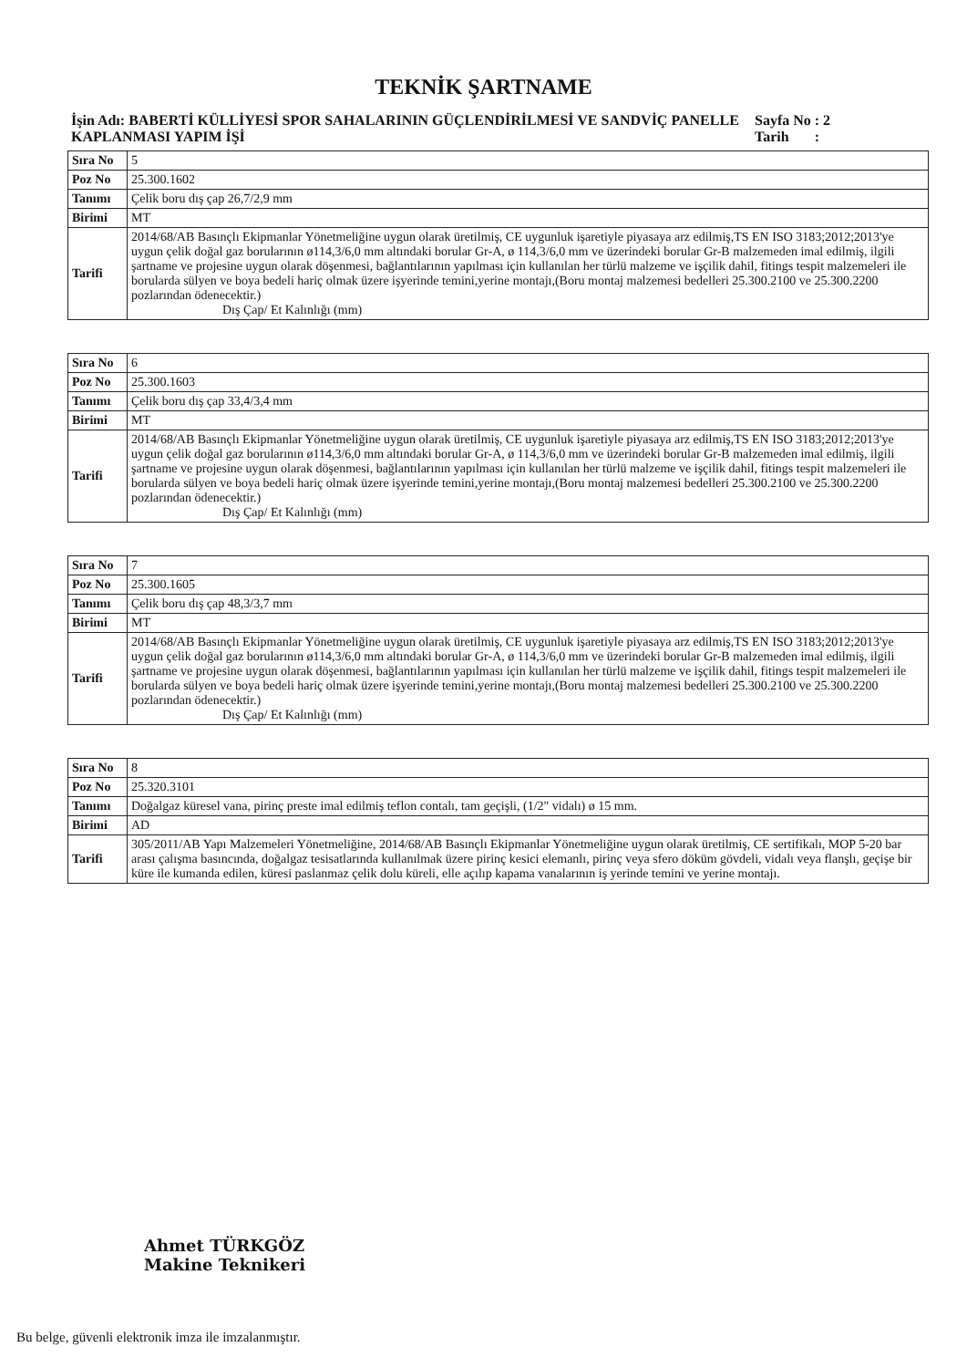TEKNİK ŞARTNAME
İşin Adı: BABERTİ KÜLLİYESİ SPOR SAHALARININ GÜÇLENDİRİLMESİ VE SANDVİÇ PANELLE KAPLANMASI YAPIM İŞİ
Sayfa No : 2
Tarih :
| Sıra No | 5 |
| Poz No | 25.300.1602 |
| Tanımı | Çelik boru dış çap 26,7/2,9 mm |
| Birimi | MT |
| Tarifi | 2014/68/AB Basınçlı Ekipmanlar Yönetmeliğine uygun olarak üretilmiş, CE uygunluk işaretiyle piyasaya arz edilmiş,TS EN ISO 3183;2012;2013'ye uygun çelik doğal gaz borularının ø114,3/6,0 mm altındaki borular Gr-A, ø 114,3/6,0 mm ve üzerindeki borular Gr-B malzemeden imal edilmiş, ilgili şartname ve projesine uygun olarak döşenmesi, bağlantılarının yapılması için kullanılan her türlü malzeme ve işçilik dahil, fitings tespit malzemeleri ile borularda sülyen ve boya bedeli hariç olmak üzere işyerinde temini,yerine montajı,(Boru montaj malzemesi bedelleri 25.300.2100 ve 25.300.2200 pozlarından ödenecektir.) Dış Çap/ Et Kalınlığı (mm) |
| Sıra No | 6 |
| Poz No | 25.300.1603 |
| Tanımı | Çelik boru dış çap 33,4/3,4 mm |
| Birimi | MT |
| Tarifi | 2014/68/AB Basınçlı Ekipmanlar Yönetmeliğine uygun olarak üretilmiş, CE uygunluk işaretiyle piyasaya arz edilmiş,TS EN ISO 3183;2012;2013'ye uygun çelik doğal gaz borularının ø114,3/6,0 mm altındaki borular Gr-A, ø 114,3/6,0 mm ve üzerindeki borular Gr-B malzemeden imal edilmiş, ilgili şartname ve projesine uygun olarak döşenmesi, bağlantılarının yapılması için kullanılan her türlü malzeme ve işçilik dahil, fitings tespit malzemeleri ile borularda sülyen ve boya bedeli hariç olmak üzere işyerinde temini,yerine montajı,(Boru montaj malzemesi bedelleri 25.300.2100 ve 25.300.2200 pozlarından ödenecektir.) Dış Çap/ Et Kalınlığı (mm) |
| Sıra No | 7 |
| Poz No | 25.300.1605 |
| Tanımı | Çelik boru dış çap 48,3/3,7 mm |
| Birimi | MT |
| Tarifi | 2014/68/AB Basınçlı Ekipmanlar Yönetmeliğine uygun olarak üretilmiş, CE uygunluk işaretiyle piyasaya arz edilmiş,TS EN ISO 3183;2012;2013'ye uygun çelik doğal gaz borularının ø114,3/6,0 mm altındaki borular Gr-A, ø 114,3/6,0 mm ve üzerindeki borular Gr-B malzemeden imal edilmiş, ilgili şartname ve projesine uygun olarak döşenmesi, bağlantılarının yapılması için kullanılan her türlü malzeme ve işçilik dahil, fitings tespit malzemeleri ile borularda sülyen ve boya bedeli hariç olmak üzere işyerinde temini,yerine montajı,(Boru montaj malzemesi bedelleri 25.300.2100 ve 25.300.2200 pozlarından ödenecektir.) Dış Çap/ Et Kalınlığı (mm) |
| Sıra No | 8 |
| Poz No | 25.320.3101 |
| Tanımı | Doğalgaz küresel vana, pirinç preste imal edilmiş teflon contalı, tam geçişli, (1/2" vidalı) ø 15 mm. |
| Birimi | AD |
| Tarifi | 305/2011/AB Yapı Malzemeleri Yönetmeliğine, 2014/68/AB Basınçlı Ekipmanlar Yönetmeliğine uygun olarak üretilmiş, CE sertifikalı, MOP 5-20 bar arası çalışma basıncında, doğalgaz tesisatlarında kullanılmak üzere pirinç kesici elemanlı, pirinç veya sfero döküm gövdeli, vidalı veya flanşlı, geçişe bir küre ile kumanda edilen, küresi paslanmaz çelik dolu küreli, elle açılıp kapama vanalarının iş yerinde temini ve yerine montajı. |
Ahmet TÜRKGÖZ
Makine Teknikeri
Bu belge, güvenli elektronik imza ile imzalanmıştır.